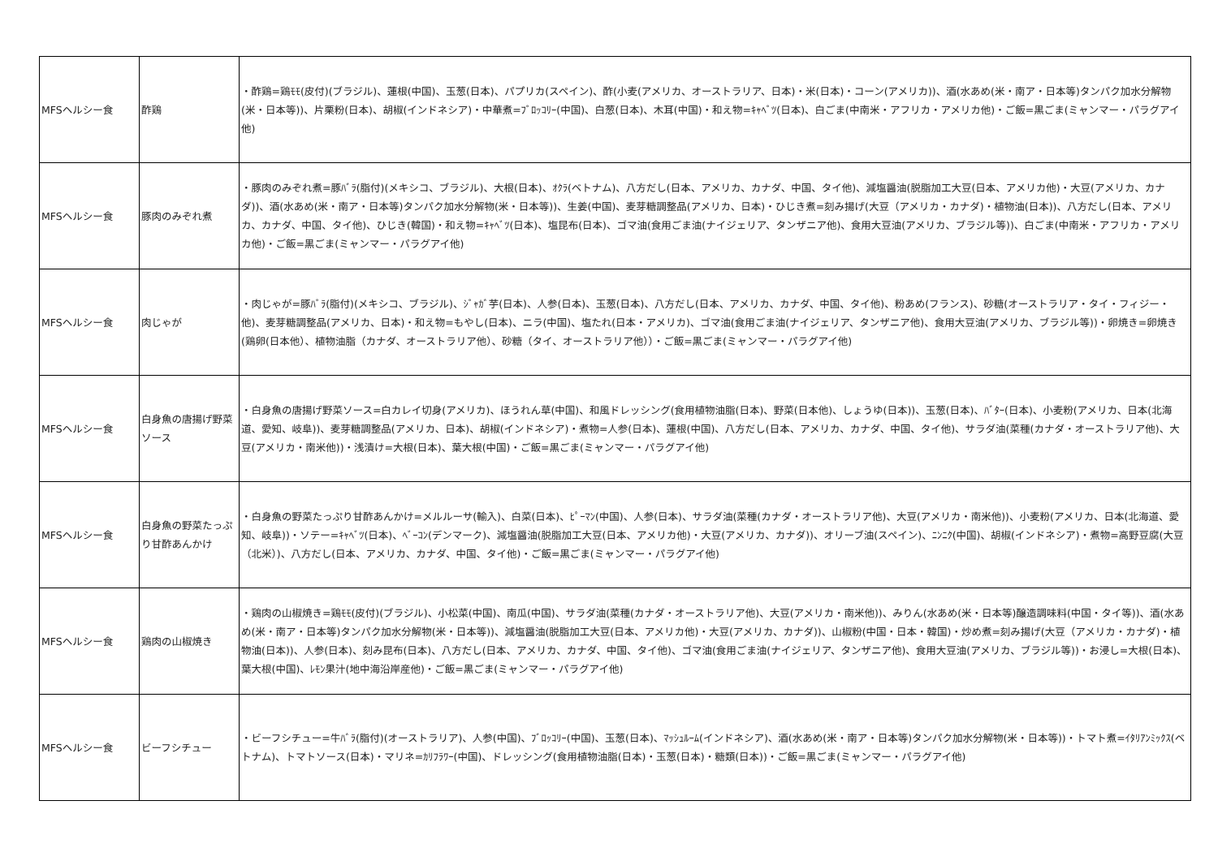| MFSヘルシー食 | 酢鶏 | ・酢鶏=鶏ﾓﾓ(皮付)(ブラジル)、蓮根(中国)、玉葱(日本)、パプリカ(スペイン)、酢(小麦(アメリカ、オーストラリア、日本)・米(日本)・コーン(アメリカ))、酒(水あめ(米・南ア・日本等)タンパク加水分解物(米・日本等))、片栗粉(日本)、胡椒(インドネシア)・中華煮=ﾌﾞﾛｯｺﾘｰ(中国)、白葱(日本)、木耳(中国)・和え物=ｷｬﾍﾞﾂ(日本)、白ごま(中南米・アフリカ・アメリカ他)・ご飯=黒ごま(ミャンマー・パラグアイ他) |
| MFSヘルシー食 | 豚肉のみぞれ煮 | ・豚肉のみぞれ煮=豚ﾊﾞﾗ(脂付)(メキシコ、ブラジル)、大根(日本)、ｵｸﾗ(ベトナム)、八方だし(日本、アメリカ、カナダ、中国、タイ他)、減塩醤油(脱脂加工大豆(日本、アメリカ他)・大豆(アメリカ、カナダ))、酒(水あめ(米・南ア・日本等)タンパク加水分解物(米・日本等))、生姜(中国)、麦芽糖調整品(アメリカ、日本)・ひじき煮=刻み揚げ(大豆（アメリカ・カナダ)・植物油(日本))、八方だし(日本、アメリカ、カナダ、中国、タイ他)、ひじき(韓国)・和え物=ｷｬﾍﾞﾂ(日本)、塩昆布(日本)、ゴマ油(食用ごま油(ナイジェリア、タンザニア他)、食用大豆油(アメリカ、ブラジル等))、白ごま(中南米・アフリカ・アメリカ他)・ご飯=黒ごま(ミャンマー・パラグアイ他) |
| MFSヘルシー食 | 肉じゃが | ・肉じゃが=豚ﾊﾞﾗ(脂付)(メキシコ、ブラジル)、ｼﾞｬｶﾞ芋(日本)、人参(日本)、玉葱(日本)、八方だし(日本、アメリカ、カナダ、中国、タイ他)、粉あめ(フランス)、砂糖(オーストラリア・タイ・フィジー・他)、麦芽糖調整品(アメリカ、日本)・和え物=もやし(日本)、ニラ(中国)、塩たれ(日本・アメリカ)、ゴマ油(食用ごま油(ナイジェリア、タンザニア他)、食用大豆油(アメリカ、ブラジル等))・卵焼き=卵焼き(鶏卵(日本他）、植物油脂（カナダ、オーストラリア他）、砂糖（タイ、オーストラリア他））・ご飯=黒ごま(ミャンマー・パラグアイ他) |
| MFSヘルシー食 | 白身魚の唐揚げ野菜ソース | ・白身魚の唐揚げ野菜ソース=白カレイ切身(アメリカ)、ほうれん草(中国)、和風ドレッシング(食用植物油脂(日本)、野菜(日本他)、しょうゆ(日本))、玉葱(日本)、ﾊﾞﾀｰ(日本)、小麦粉(アメリカ、日本(北海道、愛知、岐阜))、麦芽糖調整品(アメリカ、日本)、胡椒(インドネシア)・煮物=人参(日本)、蓮根(中国)、八方だし(日本、アメリカ、カナダ、中国、タイ他)、サラダ油(菜種(カナダ・オーストラリア他)、大豆(アメリカ・南米他))・浅漬け=大根(日本)、葉大根(中国)・ご飯=黒ごま(ミャンマー・パラグアイ他) |
| MFSヘルシー食 | 白身魚の野菜たっぷり甘酢あんかけ | ・白身魚の野菜たっぷり甘酢あんかけ=メルルーサ(輸入)、白菜(日本)、ﾋﾟｰﾏﾝ(中国)、人参(日本)、サラダ油(菜種(カナダ・オーストラリア他)、大豆(アメリカ・南米他))、小麦粉(アメリカ、日本(北海道、愛知、岐阜))・ソテー=ｷｬﾍﾞﾂ(日本)、ﾍﾞｰｺﾝ(デンマーク)、減塩醤油(脱脂加工大豆(日本、アメリカ他)・大豆(アメリカ、カナダ))、オリーブ油(スペイン)、ﾆﾝﾆｸ(中国)、胡椒(インドネシア)・煮物=高野豆腐(大豆（北米）)、八方だし(日本、アメリカ、カナダ、中国、タイ他)・ご飯=黒ごま(ミャンマー・パラグアイ他) |
| MFSヘルシー食 | 鶏肉の山椒焼き | ・鶏肉の山椒焼き=鶏ﾓﾓ(皮付)(ブラジル)、小松菜(中国)、南瓜(中国)、サラダ油(菜種(カナダ・オーストラリア他)、大豆(アメリカ・南米他))、みりん(水あめ(米・日本等)醸造調味料(中国・タイ等))、酒(水あめ(米・南ア・日本等)タンパク加水分解物(米・日本等))、減塩醤油(脱脂加工大豆(日本、アメリカ他)・大豆(アメリカ、カナダ))、山椒粉(中国・日本・韓国)・炒め煮=刻み揚げ(大豆（アメリカ・カナダ)・植物油(日本))、人参(日本)、刻み昆布(日本)、八方だし(日本、アメリカ、カナダ、中国、タイ他)、ゴマ油(食用ごま油(ナイジェリア、タンザニア他)、食用大豆油(アメリカ、ブラジル等))・お浸し=大根(日本)、葉大根(中国)、ﾚﾓﾝ果汁(地中海沿岸産他)・ご飯=黒ごま(ミャンマー・パラグアイ他) |
| MFSヘルシー食 | ビーフシチュー | ・ビーフシチュー=牛ﾊﾞﾗ(脂付)(オーストラリア)、人参(中国)、ﾌﾞﾛｯｺﾘｰ(中国)、玉葱(日本)、ﾏｯｼｭﾙｰﾑ(インドネシア)、酒(水あめ(米・南ア・日本等)タンパク加水分解物(米・日本等))・トマト煮=ｲﾀﾘｱﾝﾐｯｸｽ(ベトナム)、トマトソース(日本)・マリネ=ｶﾘﾌﾗﾜｰ(中国)、ドレッシング(食用植物油脂(日本)・玉葱(日本)・糖類(日本))・ご飯=黒ごま(ミャンマー・パラグアイ他) |